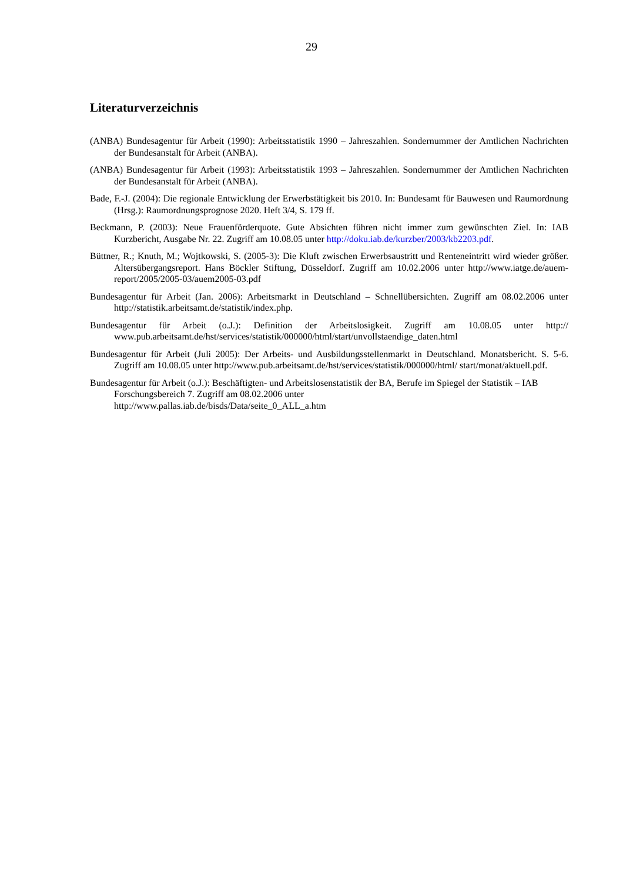29
Literaturverzeichnis
(ANBA) Bundesagentur für Arbeit (1990): Arbeitsstatistik 1990 – Jahreszahlen. Sondernummer der Amtlichen Nachrichten der Bundesanstalt für Arbeit (ANBA).
(ANBA) Bundesagentur für Arbeit (1993): Arbeitsstatistik 1993 – Jahreszahlen. Sondernummer der Amtlichen Nachrichten der Bundesanstalt für Arbeit (ANBA).
Bade, F.-J. (2004): Die regionale Entwicklung der Erwerbstätigkeit bis 2010. In: Bundesamt für Bauwesen und Raumordnung (Hrsg.): Raumordnungsprognose 2020. Heft 3/4, S. 179 ff.
Beckmann, P. (2003): Neue Frauenförderquote. Gute Absichten führen nicht immer zum gewünschten Ziel. In: IAB Kurzbericht, Ausgabe Nr. 22. Zugriff am 10.08.05 unter http://doku.iab.de/kurzber/2003/kb2203.pdf.
Büttner, R.; Knuth, M.; Wojtkowski, S. (2005-3): Die Kluft zwischen Erwerbsaustritt und Renteneintritt wird wieder größer. Altersübergangsreport. Hans Böckler Stiftung, Düsseldorf. Zugriff am 10.02.2006 unter http://www.iatge.de/auem-report/2005/2005-03/auem2005-03.pdf
Bundesagentur für Arbeit (Jan. 2006): Arbeitsmarkt in Deutschland – Schnellübersichten. Zugriff am 08.02.2006 unter http://statistik.arbeitsamt.de/statistik/index.php.
Bundesagentur für Arbeit (o.J.): Definition der Arbeitslosigkeit. Zugriff am 10.08.05 unter http:// www.pub.arbeitsamt.de/hst/services/statistik/000000/html/start/unvollstaendige_daten.html
Bundesagentur für Arbeit (Juli 2005): Der Arbeits- und Ausbildungsstellenmarkt in Deutschland. Monatsbericht. S. 5-6. Zugriff am 10.08.05 unter http://www.pub.arbeitsamt.de/hst/services/statistik/000000/html/ start/monat/aktuell.pdf.
Bundesagentur für Arbeit (o.J.): Beschäftigten- und Arbeitslosenstatistik der BA, Berufe im Spiegel der Statistik – IAB Forschungsbereich 7. Zugriff am 08.02.2006 unter
http://www.pallas.iab.de/bisds/Data/seite_0_ALL_a.htm